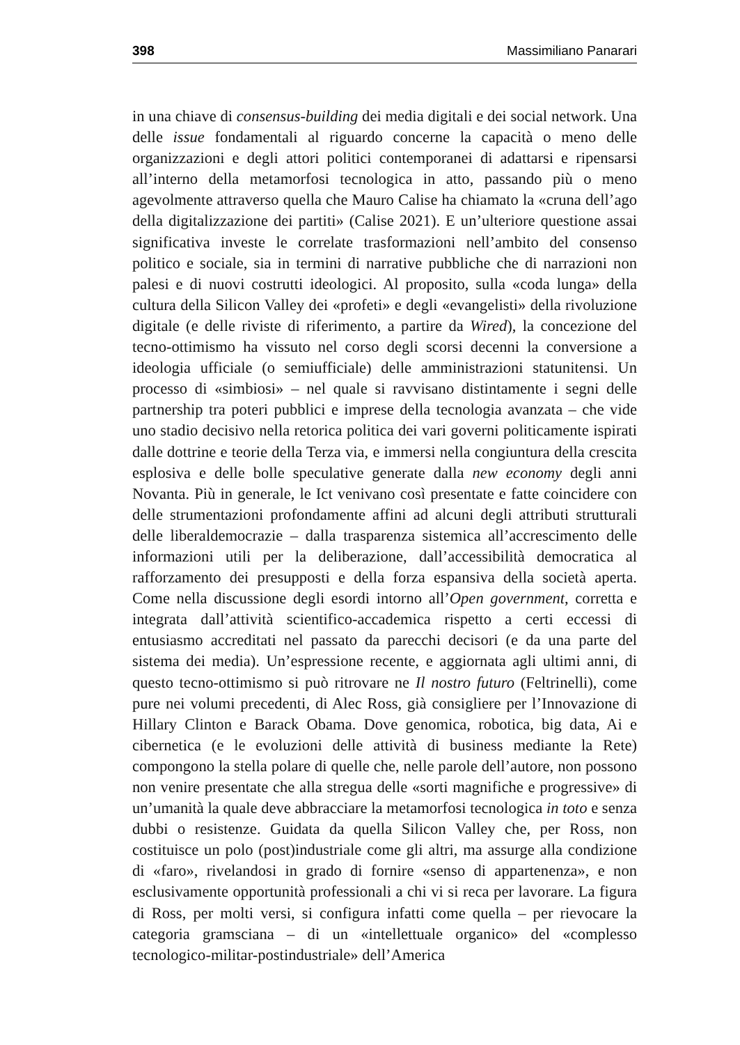398 Massimiliano Panarari
in una chiave di consensus-building dei media digitali e dei social network. Una delle issue fondamentali al riguardo concerne la capacità o meno delle organizzazioni e degli attori politici contemporanei di adattarsi e ripensarsi all’interno della metamorfosi tecnologica in atto, passando più o meno agevolmente attraverso quella che Mauro Calise ha chiamato la «cruna dell’ago della digitalizzazione dei partiti» (Calise 2021). E un’ulteriore questione assai significativa investe le correlate trasformazioni nell’ambito del consenso politico e sociale, sia in termini di narrative pubbliche che di narrazioni non palesi e di nuovi costrutti ideologici. Al proposito, sulla «coda lunga» della cultura della Silicon Valley dei «profeti» e degli «evangelisti» della rivoluzione digitale (e delle riviste di riferimento, a partire da Wired), la concezione del tecno-ottimismo ha vissuto nel corso degli scorsi decenni la conversione a ideologia ufficiale (o semiufficiale) delle amministrazioni statunitensi. Un processo di «simbiosi» – nel quale si ravvisano distintamente i segni delle partnership tra poteri pubblici e imprese della tecnologia avanzata – che vide uno stadio decisivo nella retorica politica dei vari governi politicamente ispirati dalle dottrine e teorie della Terza via, e immersi nella congiuntura della crescita esplosiva e delle bolle speculative generate dalla new economy degli anni Novanta. Più in generale, le Ict venivano così presentate e fatte coincidere con delle strumentazioni profondamente affini ad alcuni degli attributi strutturali delle liberaldemocrazie – dalla trasparenza sistemica all’accrescimento delle informazioni utili per la deliberazione, dall’accessibilità democratica al rafforzamento dei presupposti e della forza espansiva della società aperta. Come nella discussione degli esordi intorno all’Open government, corretta e integrata dall’attività scientifico-accademica rispetto a certi eccessi di entusiasmo accreditati nel passato da parecchi decisori (e da una parte del sistema dei media). Un’espressione recente, e aggiornata agli ultimi anni, di questo tecno-ottimismo si può ritrovare ne Il nostro futuro (Feltrinelli), come pure nei volumi precedenti, di Alec Ross, già consigliere per l’Innovazione di Hillary Clinton e Barack Obama. Dove genomica, robotica, big data, Ai e cibernetica (e le evoluzioni delle attività di business mediante la Rete) compongono la stella polare di quelle che, nelle parole dell’autore, non possono non venire presentate che alla stregua delle «sorti magnifiche e progressive» di un’umanità la quale deve abbracciare la metamorfosi tecnologica in toto e senza dubbi o resistenze. Guidata da quella Silicon Valley che, per Ross, non costituisce un polo (post)industriale come gli altri, ma assurge alla condizione di «faro», rivelandosi in grado di fornire «senso di appartenenza», e non esclusivamente opportunità professionali a chi vi si reca per lavorare. La figura di Ross, per molti versi, si configura infatti come quella – per rievocare la categoria gramsciana – di un «intellettuale organico» del «complesso tecnologico-militar-postindustriale» dell’America